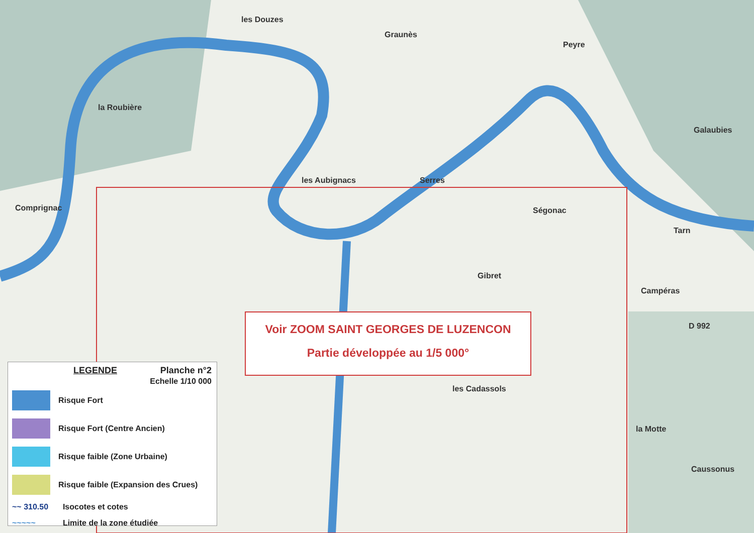les Douzes
Graunès
Peyre
la Roubière
les Aubignacs Serres
Comprignac Ségonac
Gibret
Campéras
Galaubies
les Cadassols
la Motte
Caussonus
D 992
Tarn
Voir ZOOM SAINT GEORGES DE LUZENCON
Partie développée au 1/5 000°
LEGENDE Planche n°2
Echelle 1/10 000
Risque Fort
Risque Fort (Centre Ancien)
Risque faible (Zone Urbaine)
Risque faible (Expansion des Crues)
~~ 310.50 Isocotes et cotes
~~~~~ Limite de la zone étudiée